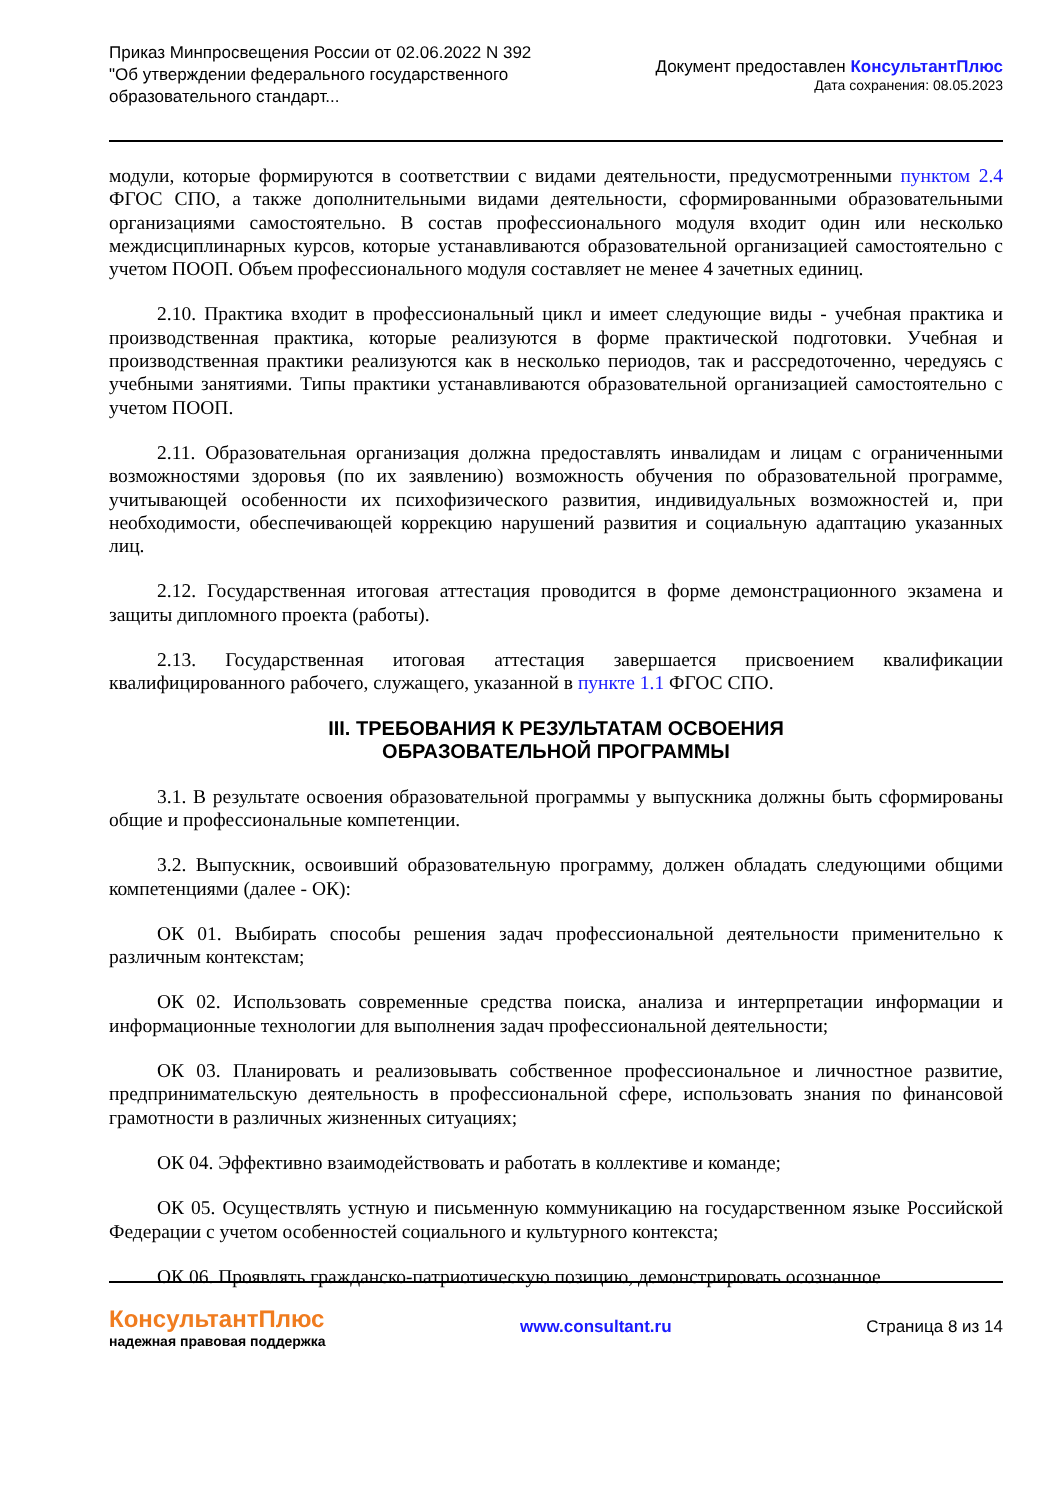Приказ Минпросвещения России от 02.06.2022 N 392
"Об утверждении федерального государственного
образовательного стандарт...
Документ предоставлен КонсультантПлюс
Дата сохранения: 08.05.2023
модули, которые формируются в соответствии с видами деятельности, предусмотренными пунктом 2.4 ФГОС СПО, а также дополнительными видами деятельности, сформированными образовательными организациями самостоятельно. В состав профессионального модуля входит один или несколько междисциплинарных курсов, которые устанавливаются образовательной организацией самостоятельно с учетом ПООП. Объем профессионального модуля составляет не менее 4 зачетных единиц.
2.10. Практика входит в профессиональный цикл и имеет следующие виды - учебная практика и производственная практика, которые реализуются в форме практической подготовки. Учебная и производственная практики реализуются как в несколько периодов, так и рассредоточенно, чередуясь с учебными занятиями. Типы практики устанавливаются образовательной организацией самостоятельно с учетом ПООП.
2.11. Образовательная организация должна предоставлять инвалидам и лицам с ограниченными возможностями здоровья (по их заявлению) возможность обучения по образовательной программе, учитывающей особенности их психофизического развития, индивидуальных возможностей и, при необходимости, обеспечивающей коррекцию нарушений развития и социальную адаптацию указанных лиц.
2.12. Государственная итоговая аттестация проводится в форме демонстрационного экзамена и защиты дипломного проекта (работы).
2.13. Государственная итоговая аттестация завершается присвоением квалификации квалифицированного рабочего, служащего, указанной в пункте 1.1 ФГОС СПО.
III. ТРЕБОВАНИЯ К РЕЗУЛЬТАТАМ ОСВОЕНИЯ
ОБРАЗОВАТЕЛЬНОЙ ПРОГРАММЫ
3.1. В результате освоения образовательной программы у выпускника должны быть сформированы общие и профессиональные компетенции.
3.2. Выпускник, освоивший образовательную программу, должен обладать следующими общими компетенциями (далее - ОК):
ОК 01. Выбирать способы решения задач профессиональной деятельности применительно к различным контекстам;
ОК 02. Использовать современные средства поиска, анализа и интерпретации информации и информационные технологии для выполнения задач профессиональной деятельности;
ОК 03. Планировать и реализовывать собственное профессиональное и личностное развитие, предпринимательскую деятельность в профессиональной сфере, использовать знания по финансовой грамотности в различных жизненных ситуациях;
ОК 04. Эффективно взаимодействовать и работать в коллективе и команде;
ОК 05. Осуществлять устную и письменную коммуникацию на государственном языке Российской Федерации с учетом особенностей социального и культурного контекста;
ОК 06. Проявлять гражданско-патриотическую позицию, демонстрировать осознанное
КонсультантПлюс
надежная правовая поддержка
www.consultant.ru Страница 8 из 14